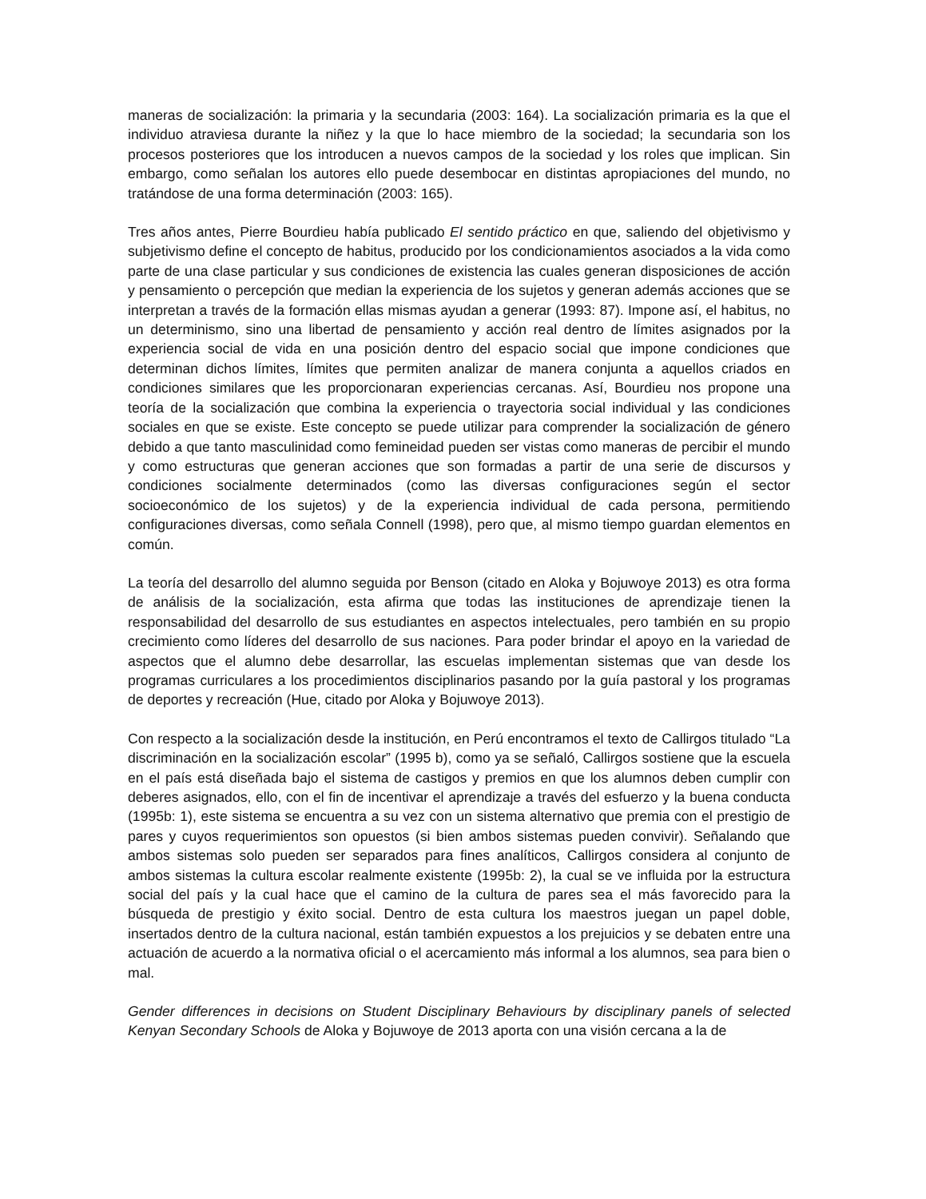maneras de socialización: la primaria y la secundaria (2003: 164). La socialización primaria es la que el individuo atraviesa durante la niñez y la que lo hace miembro de la sociedad; la secundaria son los procesos posteriores que los introducen a nuevos campos de la sociedad y los roles que implican. Sin embargo, como señalan los autores ello puede desembocar en distintas apropiaciones del mundo, no tratándose de una forma determinación (2003: 165).
Tres años antes, Pierre Bourdieu había publicado El sentido práctico en que, saliendo del objetivismo y subjetivismo define el concepto de habitus, producido por los condicionamientos asociados a la vida como parte de una clase particular y sus condiciones de existencia las cuales generan disposiciones de acción y pensamiento o percepción que median la experiencia de los sujetos y generan además acciones que se interpretan a través de la formación ellas mismas ayudan a generar (1993: 87). Impone así, el habitus, no un determinismo, sino una libertad de pensamiento y acción real dentro de límites asignados por la experiencia social de vida en una posición dentro del espacio social que impone condiciones que determinan dichos límites, límites que permiten analizar de manera conjunta a aquellos criados en condiciones similares que les proporcionaran experiencias cercanas. Así, Bourdieu nos propone una teoría de la socialización que combina la experiencia o trayectoria social individual y las condiciones sociales en que se existe. Este concepto se puede utilizar para comprender la socialización de género debido a que tanto masculinidad como femineidad pueden ser vistas como maneras de percibir el mundo y como estructuras que generan acciones que son formadas a partir de una serie de discursos y condiciones socialmente determinados (como las diversas configuraciones según el sector socioeconómico de los sujetos) y de la experiencia individual de cada persona, permitiendo configuraciones diversas, como señala Connell (1998), pero que, al mismo tiempo guardan elementos en común.
La teoría del desarrollo del alumno seguida por Benson (citado en Aloka y Bojuwoye 2013) es otra forma de análisis de la socialización, esta afirma que todas las instituciones de aprendizaje tienen la responsabilidad del desarrollo de sus estudiantes en aspectos intelectuales, pero también en su propio crecimiento como líderes del desarrollo de sus naciones. Para poder brindar el apoyo en la variedad de aspectos que el alumno debe desarrollar, las escuelas implementan sistemas que van desde los programas curriculares a los procedimientos disciplinarios pasando por la guía pastoral y los programas de deportes y recreación (Hue, citado por Aloka y Bojuwoye 2013).
Con respecto a la socialización desde la institución, en Perú encontramos el texto de Callirgos titulado “La discriminación en la socialización escolar” (1995 b), como ya se señaló, Callirgos sostiene que la escuela en el país está diseñada bajo el sistema de castigos y premios en que los alumnos deben cumplir con deberes asignados, ello, con el fin de incentivar el aprendizaje a través del esfuerzo y la buena conducta (1995b: 1), este sistema se encuentra a su vez con un sistema alternativo que premia con el prestigio de pares y cuyos requerimientos son opuestos (si bien ambos sistemas pueden convivir). Señalando que ambos sistemas solo pueden ser separados para fines analíticos, Callirgos considera al conjunto de ambos sistemas la cultura escolar realmente existente (1995b: 2), la cual se ve influida por la estructura social del país y la cual hace que el camino de la cultura de pares sea el más favorecido para la búsqueda de prestigio y éxito social. Dentro de esta cultura los maestros juegan un papel doble, insertados dentro de la cultura nacional, están también expuestos a los prejuicios y se debaten entre una actuación de acuerdo a la normativa oficial o el acercamiento más informal a los alumnos, sea para bien o mal.
Gender differences in decisions on Student Disciplinary Behaviours by disciplinary panels of selected Kenyan Secondary Schools de Aloka y Bojuwoye de 2013 aporta con una visión cercana a la de